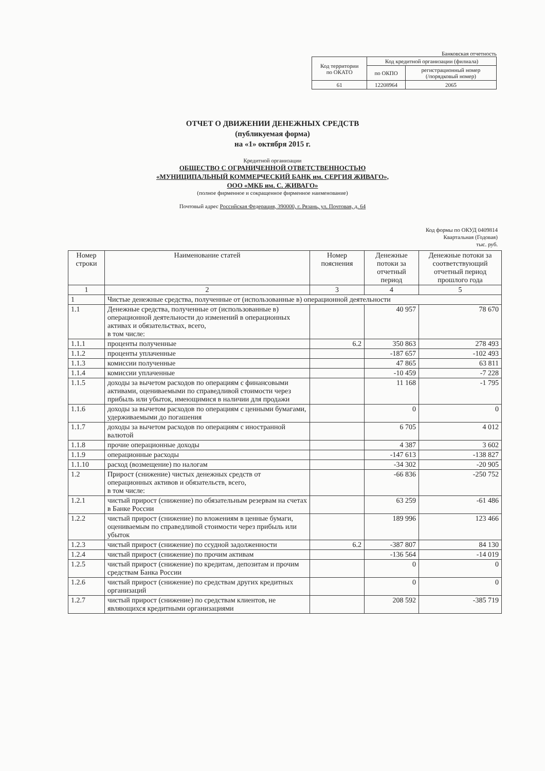Банковская отчетность
| Код территории по ОКАТО | Код кредитной организации (филиала) | |
| | по ОКПО | регистрационный номер (/порядковый номер) |
| 61 | 12208964 | 2065 |
ОТЧЕТ О ДВИЖЕНИИ ДЕНЕЖНЫХ СРЕДСТВ
(публикуемая форма)
на «1» октября 2015 г.
Кредитной организации
ОБЩЕСТВО С ОГРАНИЧЕННОЙ ОТВЕТСТВЕННОСТЬЮ
«МУНИЦИПАЛЬНЫЙ КОММЕРЧЕСКИЙ БАНК им. СЕРГИЯ ЖИВАГО»,
ООО «МКБ им. С. ЖИВАГО»
(полное фирменное и сокращенное фирменное наименование)
Почтовый адрес Российская Федерация, 390000, г. Рязань, ул. Почтовая, д. 64
Код формы по ОКУД 0409814
Квартальная (Годовая)
тыс. руб.
| Номер строки | Наименование статей | Номер пояснения | Денежные потоки за отчетный период | Денежные потоки за соответствующий отчетный период прошлого года |
| --- | --- | --- | --- | --- |
| 1 | 2 | 3 | 4 | 5 |
| 1 | Чистые денежные средства, полученные от (использованные в) операционной деятельности | | | |
| 1.1 | Денежные средства, полученные от (использованные в) операционной деятельности до изменений в операционных активах и обязательствах, всего, в том числе: | | 40 957 | 78 670 |
| 1.1.1 | проценты полученные | 6.2 | 350 863 | 278 493 |
| 1.1.2 | проценты уплаченные | | -187 657 | -102 493 |
| 1.1.3 | комиссии полученные | | 47 865 | 63 811 |
| 1.1.4 | комиссии уплаченные | | -10 459 | -7 228 |
| 1.1.5 | доходы за вычетом расходов по операциям с финансовыми активами, оцениваемыми по справедливой стоимости через прибыль или убыток, имеющимися в наличии для продажи | | 11 168 | -1 795 |
| 1.1.6 | доходы за вычетом расходов по операциям с ценными бумагами, удерживаемыми до погашения | | 0 | 0 |
| 1.1.7 | доходы за вычетом расходов по операциям с иностранной валютой | | 6 705 | 4 012 |
| 1.1.8 | прочие операционные доходы | | 4 387 | 3 602 |
| 1.1.9 | операционные расходы | | -147 613 | -138 827 |
| 1.1.10 | расход (возмещение) по налогам | | -34 302 | -20 905 |
| 1.2 | Прирост (снижение) чистых денежных средств от операционных активов и обязательств, всего, в том числе: | | -66 836 | -250 752 |
| 1.2.1 | чистый прирост (снижение) по обязательным резервам на счетах в Банке России | | 63 259 | -61 486 |
| 1.2.2 | чистый прирост (снижение) по вложениям в ценные бумаги, оцениваемым по справедливой стоимости через прибыль или убыток | | 189 996 | 123 466 |
| 1.2.3 | чистый прирост (снижение) по ссудной задолженности | 6.2 | -387 807 | 84 130 |
| 1.2.4 | чистый прирост (снижение) по прочим активам | | -136 564 | -14 019 |
| 1.2.5 | чистый прирост (снижение) по кредитам, депозитам и прочим средствам Банка России | | 0 | 0 |
| 1.2.6 | чистый прирост (снижение) по средствам других кредитных организаций | | 0 | 0 |
| 1.2.7 | чистый прирост (снижение) по средствам клиентов, не являющихся кредитными организациями | | 208 592 | -385 719 |